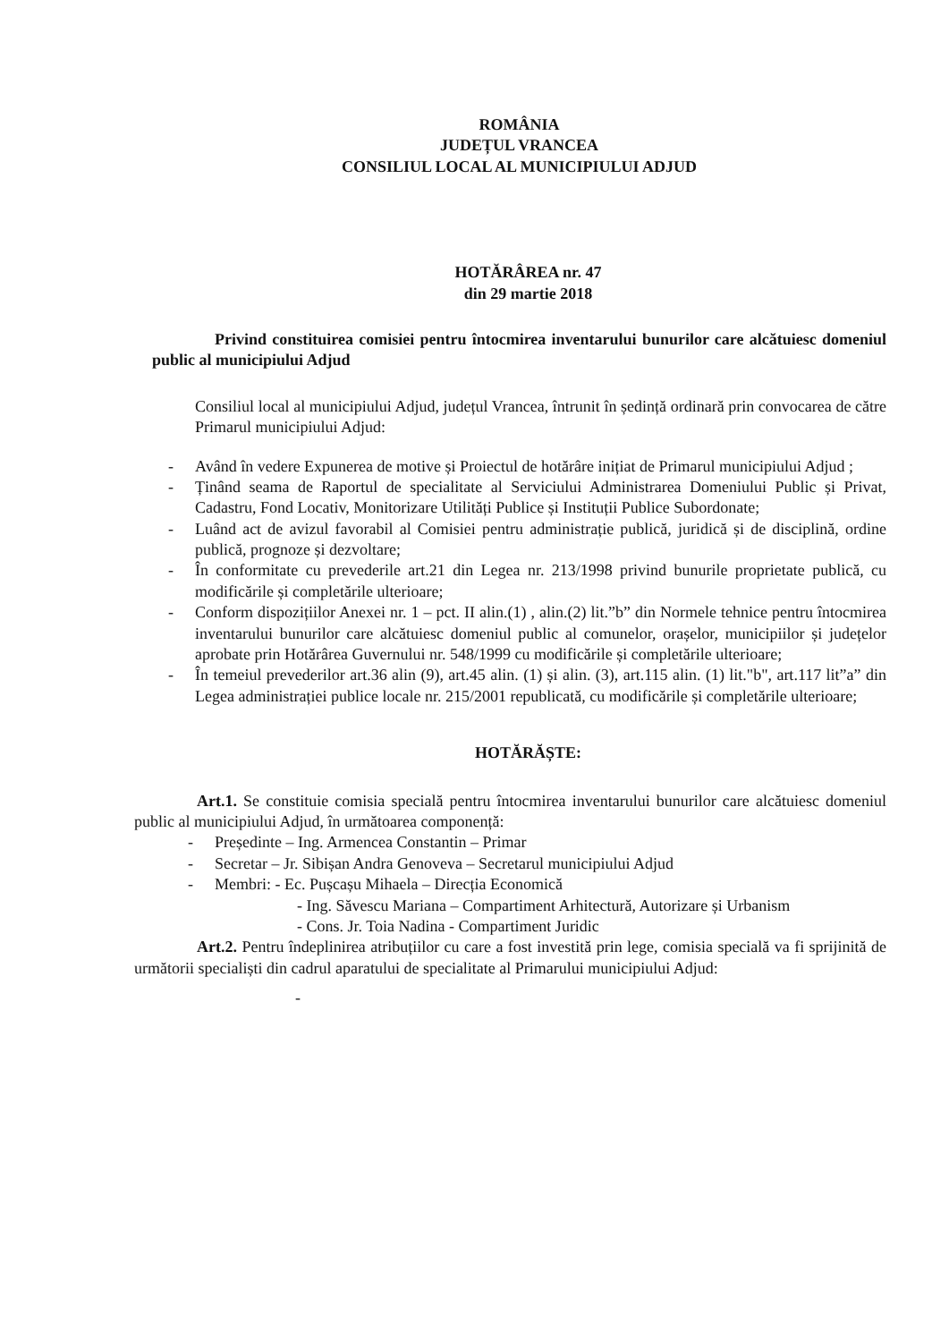ROMÂNIA
JUDEȚUL VRANCEA
CONSILIUL LOCAL AL MUNICIPIULUI ADJUD
HOTĂRÂREA nr. 47
din 29 martie 2018
Privind constituirea comisiei pentru întocmirea inventarului bunurilor care alcătuiesc domeniul public al municipiului Adjud
Consiliul local al municipiului Adjud, județul Vrancea, întrunit în ședință ordinară prin convocarea de către Primarul municipiului Adjud:
- Având în vedere Expunerea de motive și Proiectul de hotărâre inițiat de Primarul municipiului Adjud ;
- Ținând seama de Raportul de specialitate al Serviciului Administrarea Domeniului Public și Privat, Cadastru, Fond Locativ, Monitorizare Utilități Publice și Instituții Publice Subordonate;
- Luând act de avizul favorabil al Comisiei pentru administrație publică, juridică și de disciplină, ordine publică, prognoze și dezvoltare;
- În conformitate cu prevederile art.21 din Legea nr. 213/1998 privind bunurile proprietate publică, cu modificările și completările ulterioare;
- Conform dispozițiilor Anexei nr. 1 – pct. II alin.(1) , alin.(2) lit.”b” din Normele tehnice pentru întocmirea inventarului bunurilor care alcătuiesc domeniul public al comunelor, orașelor, municipiilor și județelor aprobate prin Hotărârea Guvernului nr. 548/1999 cu modificările și completările ulterioare;
- În temeiul prevederilor art.36 alin (9), art.45 alin. (1) și alin. (3), art.115 alin. (1) lit."b", art.117 lit”a” din Legea administrației publice locale nr. 215/2001 republicată, cu modificările și completările ulterioare;
HOTĂRĂȘTE:
Art.1. Se constituie comisia specială pentru întocmirea inventarului bunurilor care alcătuiesc domeniul public al municipiului Adjud, în următoarea componență:
- Președinte – Ing. Armencea Constantin – Primar
- Secretar – Jr. Sibișan Andra Genoveva – Secretarul municipiului Adjud
- Membri: - Ec. Pușcașu Mihaela – Direcția Economică
- Ing. Săvescu Mariana – Compartiment Arhitectură, Autorizare și Urbanism
- Cons. Jr. Toia Nadina - Compartiment Juridic
Art.2. Pentru îndeplinirea atribuțiilor cu care a fost investită prin lege, comisia specială va fi sprijinită de următorii specialiști din cadrul aparatului de specialitate al Primarului municipiului Adjud:
-